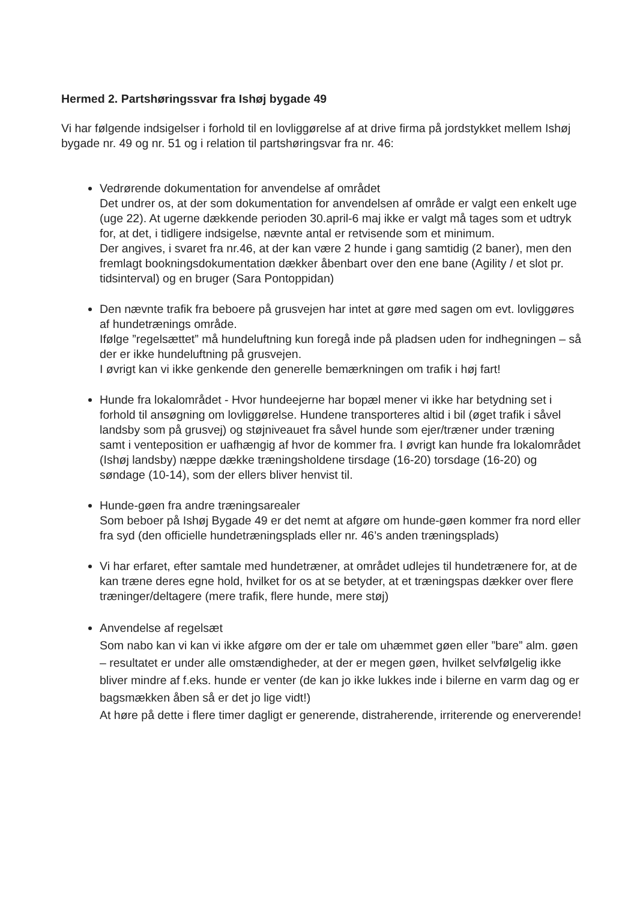Hermed 2. Partshøringssvar fra Ishøj bygade 49
Vi har følgende indsigelser i forhold til en lovliggørelse af at drive firma på jordstykket mellem Ishøj bygade nr. 49 og nr. 51 og i relation til partshøringsvar fra nr. 46:
Vedrørende dokumentation for anvendelse af området
Det undrer os, at der som dokumentation for anvendelsen af område er valgt een enkelt uge (uge 22). At ugerne dækkende perioden 30.april-6 maj ikke er valgt må tages som et udtryk for, at det, i tidligere indsigelse, nævnte antal er retvisende som et minimum.
Der angives, i svaret fra nr.46, at der kan være 2 hunde i gang samtidig (2 baner), men den fremlagt bookningsdokumentation dækker åbenbart over den ene bane (Agility / et slot pr. tidsinterval) og en bruger (Sara Pontoppidan)
Den nævnte trafik fra beboere på grusvejen har intet at gøre med sagen om evt. lovliggøres af hundetrænings område.
Ifølge ”regelsættet” må hundeluftning kun foregå inde på pladsen uden for indhegningen – så der er ikke hundeluftning på grusvejen.
I øvrigt kan vi ikke genkende den generelle bemærkningen om trafik i høj fart!
Hunde fra lokalområdet - Hvor hundeejerne har bopæl mener vi ikke har betydning set i forhold til ansøgning om lovliggørelse. Hundene transporteres altid i bil (øget trafik i såvel landsby som på grusvej) og støjniveauet fra såvel hunde som ejer/træner under træning samt i venteposition er uafhængig af hvor de kommer fra. I øvrigt kan hunde fra lokalområdet (Ishøj landsby) næppe dække træningsholdene tirsdage (16-20) torsdage (16-20) og søndage (10-14), som der ellers bliver henvist til.
Hunde-gøen fra andre træningsarealer
Som beboer på Ishøj Bygade 49 er det nemt at afgøre om hunde-gøen kommer fra nord eller fra syd (den officielle hundetræningsplads eller nr. 46’s anden træningsplads)
Vi har erfaret, efter samtale med hundetræner, at området udlejes til hundetrænere for, at de kan træne deres egne hold, hvilket for os at se betyder, at et træningspas dækker over flere træninger/deltagere (mere trafik, flere hunde, mere støj)
Anvendelse af regelsæt
Som nabo kan vi kan vi ikke afgøre om der er tale om uhæmmet gøen eller ”bare” alm. gøen – resultatet er under alle omstændigheder, at der er megen gøen, hvilket selvfølgelig ikke bliver mindre af f.eks. hunde er venter (de kan jo ikke lukkes inde i bilerne en varm dag og er bagsmækken åben så er det jo lige vidt!)
At høre på dette i flere timer dagligt er generende, distraherende, irriterende og enerverende!